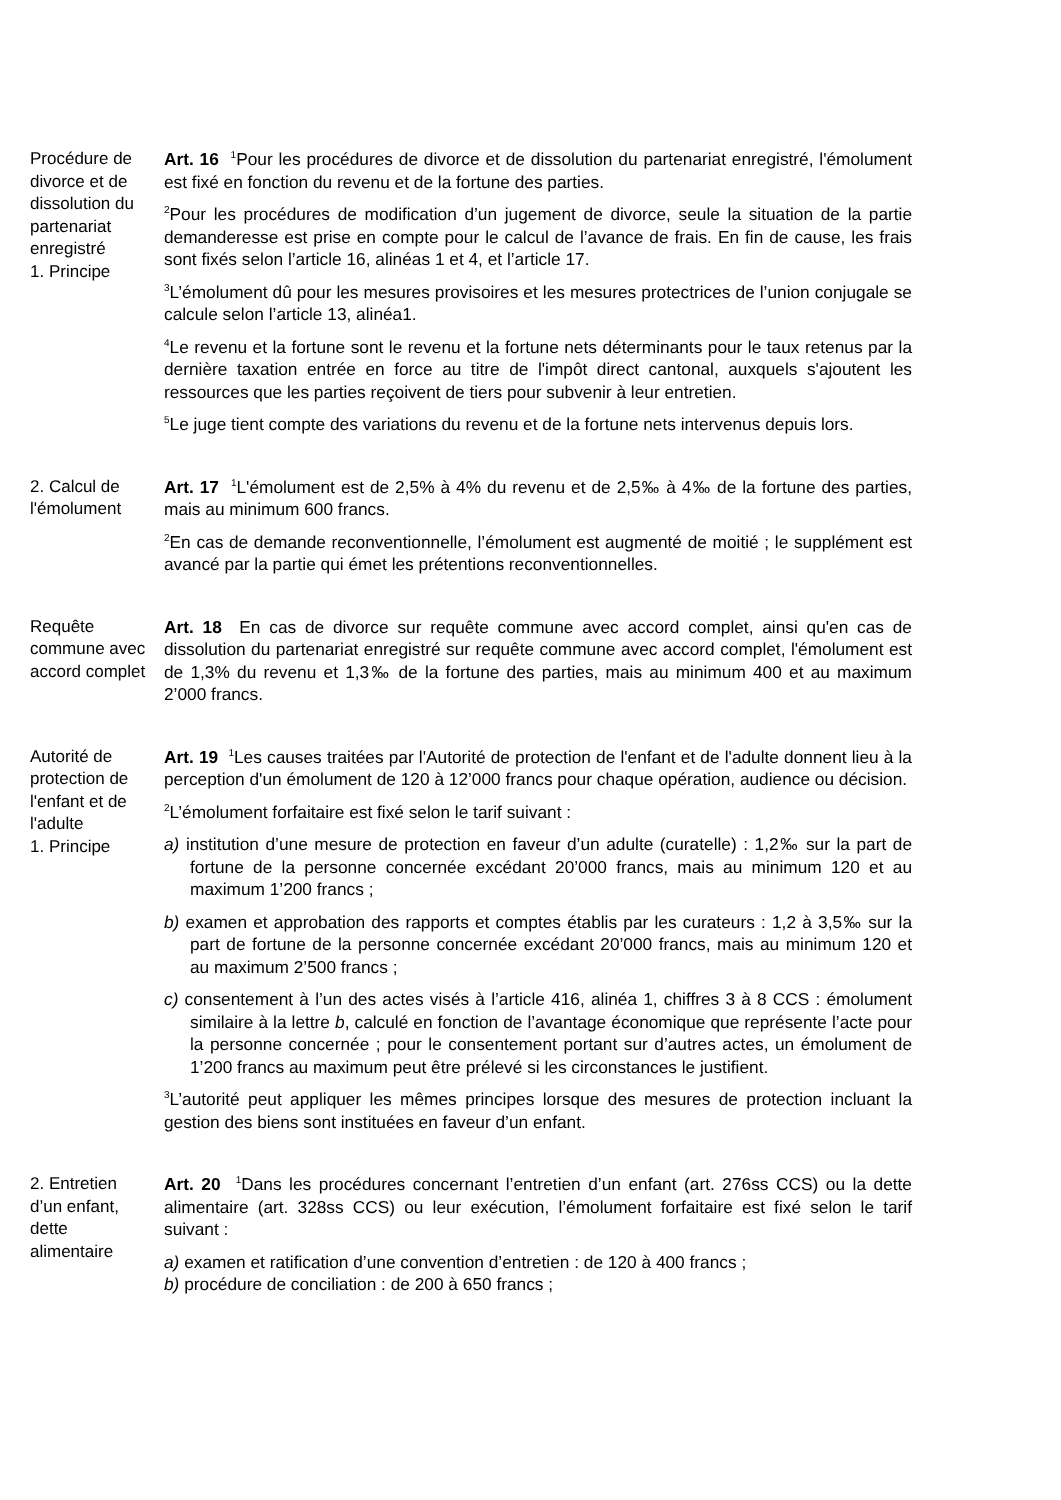Procédure de divorce et de dissolution du partenariat enregistré
1. Principe
Art. 16 <sup>1</sup>Pour les procédures de divorce et de dissolution du partenariat enregistré, l'émolument est fixé en fonction du revenu et de la fortune des parties.
<sup>2</sup> Pour les procédures de modification d’un jugement de divorce, seule la situation de la partie demanderesse est prise en compte pour le calcul de l’avance de frais. En fin de cause, les frais sont fixés selon l’article 16, alinéas 1 et 4, et l’article 17.
<sup>3</sup> L’émolument dû pour les mesures provisoires et les mesures protectrices de l’union conjugale se calcule selon l’article 13, alinéa1.
<sup>4</sup> Le revenu et la fortune sont le revenu et la fortune nets déterminants pour le taux retenus par la dernière taxation entrée en force au titre de l'impôt direct cantonal, auxquels s'ajoutent les ressources que les parties reçoivent de tiers pour subvenir à leur entretien.
<sup>5</sup> Le juge tient compte des variations du revenu et de la fortune nets intervenus depuis lors.
2. Calcul de l'émolument
Art. 17 <sup>1</sup>L'émolument est de 2,5% à 4% du revenu et de 2,5‰ à 4‰ de la fortune des parties, mais au minimum 600 francs.
<sup>2</sup> En cas de demande reconventionnelle, l’émolument est augmenté de moitié ; le supplément est avancé par la partie qui émet les prétentions reconventionnelles.
Requête commune avec accord complet
Art. 18 En cas de divorce sur requête commune avec accord complet, ainsi qu'en cas de dissolution du partenariat enregistré sur requête commune avec accord complet, l'émolument est de 1,3% du revenu et 1,3‰ de la fortune des parties, mais au minimum 400 et au maximum 2’000 francs.
Autorité de protection de l'enfant et de l'adulte
1. Principe
Art. 19 <sup>1</sup>Les causes traitées par l'Autorité de protection de l'enfant et de l'adulte donnent lieu à la perception d'un émolument de 120 à 12’000 francs pour chaque opération, audience ou décision.
<sup>2</sup> L’émolument forfaitaire est fixé selon le tarif suivant :
a) institution d’une mesure de protection en faveur d’un adulte (curatelle) : 1,2‰ sur la part de fortune de la personne concernée excédant 20’000 francs, mais au minimum 120 et au maximum 1’200 francs ;
b) examen et approbation des rapports et comptes établis par les curateurs : 1,2 à 3,5‰ sur la part de fortune de la personne concernée excédant 20’000 francs, mais au minimum 120 et au maximum 2’500 francs ;
c) consentement à l’un des actes visés à l’article 416, alinéa 1, chiffres 3 à 8 CCS : émolument similaire à la lettre b, calculé en fonction de l’avantage économique que représente l’acte pour la personne concernée ; pour le consentement portant sur d’autres actes, un émolument de 1’200 francs au maximum peut être prélevé si les circonstances le justifient.
<sup>3</sup> L’autorité peut appliquer les mêmes principes lorsque des mesures de protection incluant la gestion des biens sont instituées en faveur d’un enfant.
2. Entretien d’un enfant, dette alimentaire
Art. 20 <sup>1</sup>Dans les procédures concernant l’entretien d’un enfant (art. 276ss CCS) ou la dette alimentaire (art. 328ss CCS) ou leur exécution, l’émolument forfaitaire est fixé selon le tarif suivant :
a) examen et ratification d’une convention d’entretien : de 120 à 400 francs ;
b) procédure de conciliation : de 200 à 650 francs ;